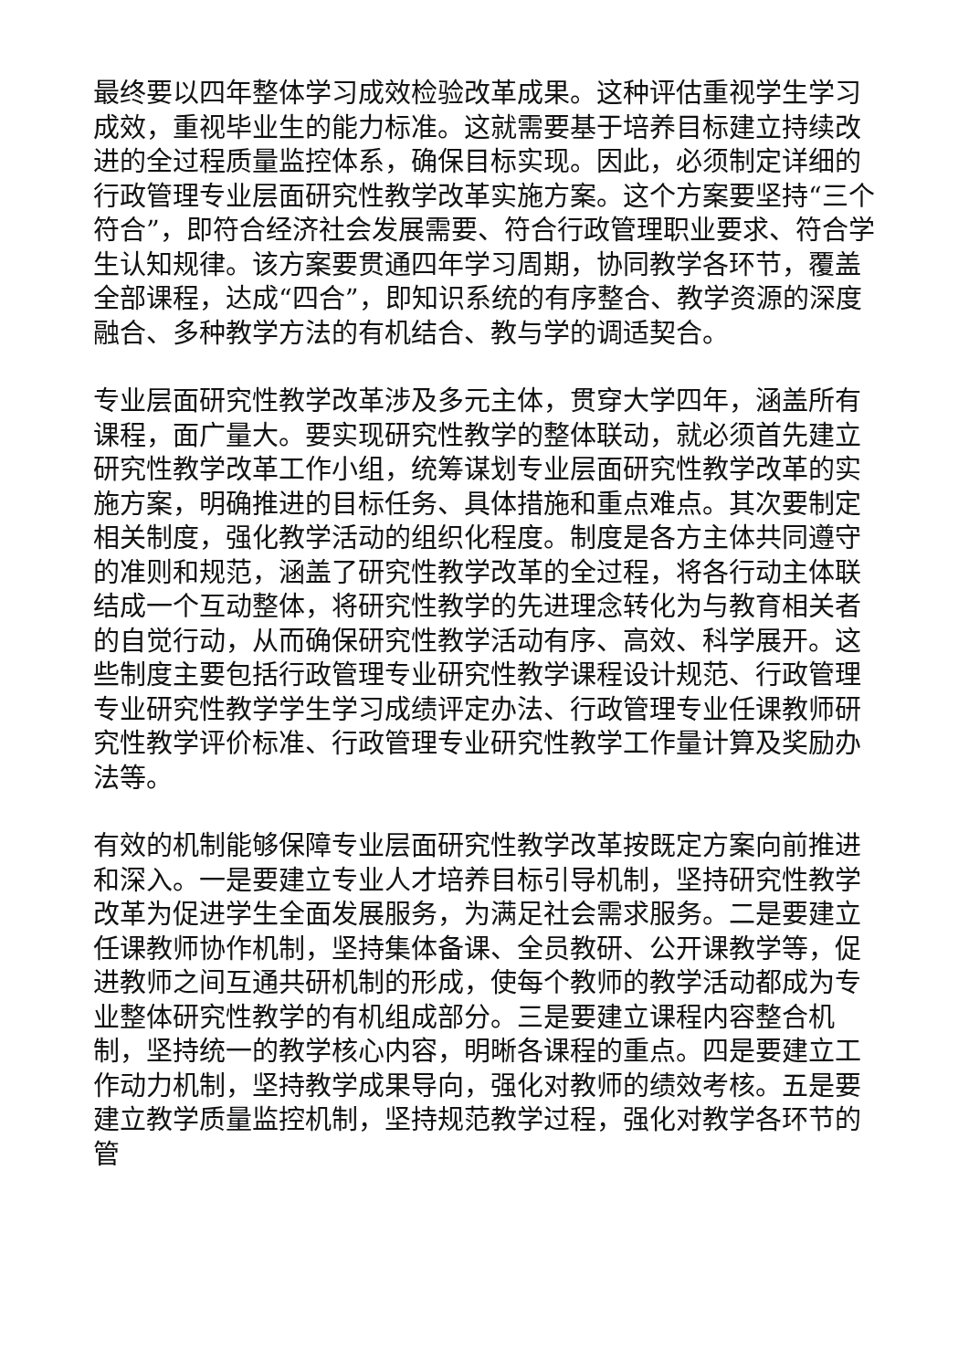最终要以四年整体学习成效检验改革成果。这种评估重视学生学习成效，重视毕业生的能力标准。这就需要基于培养目标建立持续改进的全过程质量监控体系，确保目标实现。因此，必须制定详细的行政管理专业层面研究性教学改革实施方案。这个方案要坚持“三个符合”，即符合经济社会发展需要、符合行政管理职业要求、符合学生认知规律。该方案要贯通四年学习周期，协同教学各环节，覆盖全部课程，达成“四合”，即知识系统的有序整合、教学资源的深度融合、多种教学方法的有机结合、教与学的调适契合。
专业层面研究性教学改革涉及多元主体，贯穿大学四年，涵盖所有课程，面广量大。要实现研究性教学的整体联动，就必须首先建立研究性教学改革工作小组，统筹谋划专业层面研究性教学改革的实施方案，明确推进的目标任务、具体措施和重点难点。其次要制定相关制度，强化教学活动的组织化程度。制度是各方主体共同遵守的准则和规范，涵盖了研究性教学改革的全过程，将各行动主体联结成一个互动整体，将研究性教学的先进理念转化为与教育相关者的自觉行动，从而确保研究性教学活动有序、高效、科学展开。这些制度主要包括行政管理专业研究性教学课程设计规范、行政管理专业研究性教学学生学习成绩评定办法、行政管理专业任课教师研究性教学评价标准、行政管理专业研究性教学工作量计算及奖励办法等。
有效的机制能够保障专业层面研究性教学改革按既定方案向前推进和深入。一是要建立专业人才培养目标引导机制，坚持研究性教学改革为促进学生全面发展服务，为满足社会需求服务。二是要建立任课教师协作机制，坚持集体备课、全员教研、公开课教学等，促进教师之间互通共研机制的形成，使每个教师的教学活动都成为专业整体研究性教学的有机组成部分。三是要建立课程内容整合机制，坚持统一的教学核心内容，明晰各课程的重点。四是要建立工作动力机制，坚持教学成果导向，强化对教师的绩效考核。五是要建立教学质量监控机制，坚持规范教学过程，强化对教学各环节的管